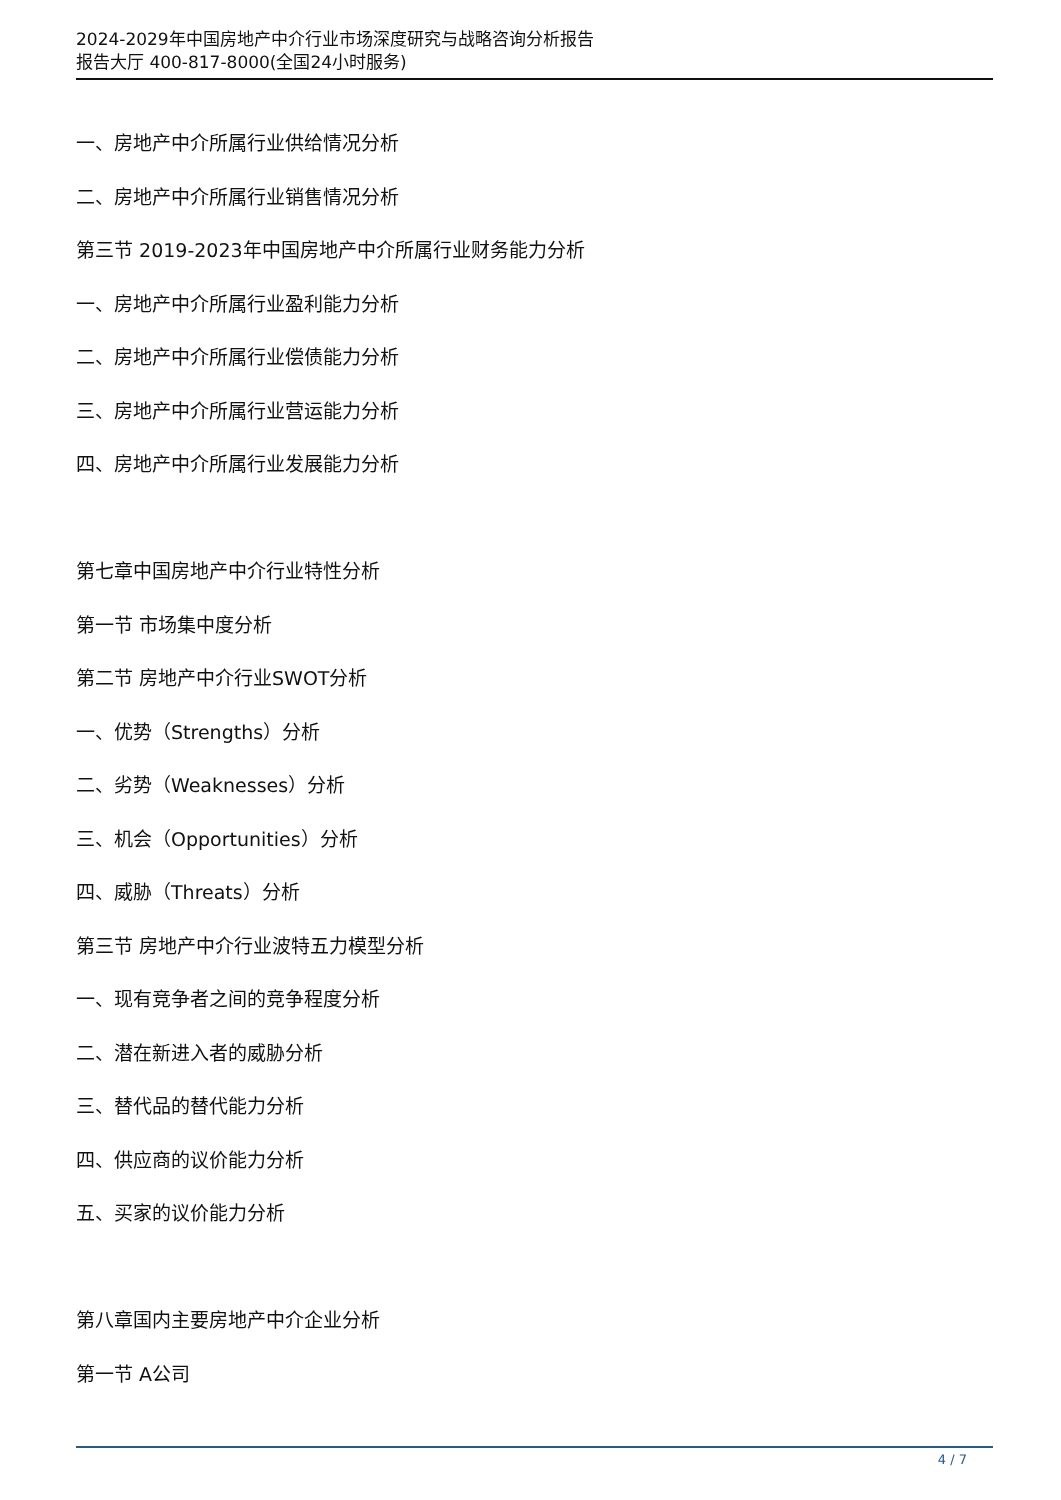2024-2029年中国房地产中介行业市场深度研究与战略咨询分析报告
报告大厅 400-817-8000(全国24小时服务)
一、房地产中介所属行业供给情况分析
二、房地产中介所属行业销售情况分析
第三节 2019-2023年中国房地产中介所属行业财务能力分析
一、房地产中介所属行业盈利能力分析
二、房地产中介所属行业偿债能力分析
三、房地产中介所属行业营运能力分析
四、房地产中介所属行业发展能力分析
第七章中国房地产中介行业特性分析
第一节 市场集中度分析
第二节 房地产中介行业SWOT分析
一、优势（Strengths）分析
二、劣势（Weaknesses）分析
三、机会（Opportunities）分析
四、威胁（Threats）分析
第三节 房地产中介行业波特五力模型分析
一、现有竞争者之间的竞争程度分析
二、潜在新进入者的威胁分析
三、替代品的替代能力分析
四、供应商的议价能力分析
五、买家的议价能力分析
第八章国内主要房地产中介企业分析
第一节 A公司
4 / 7